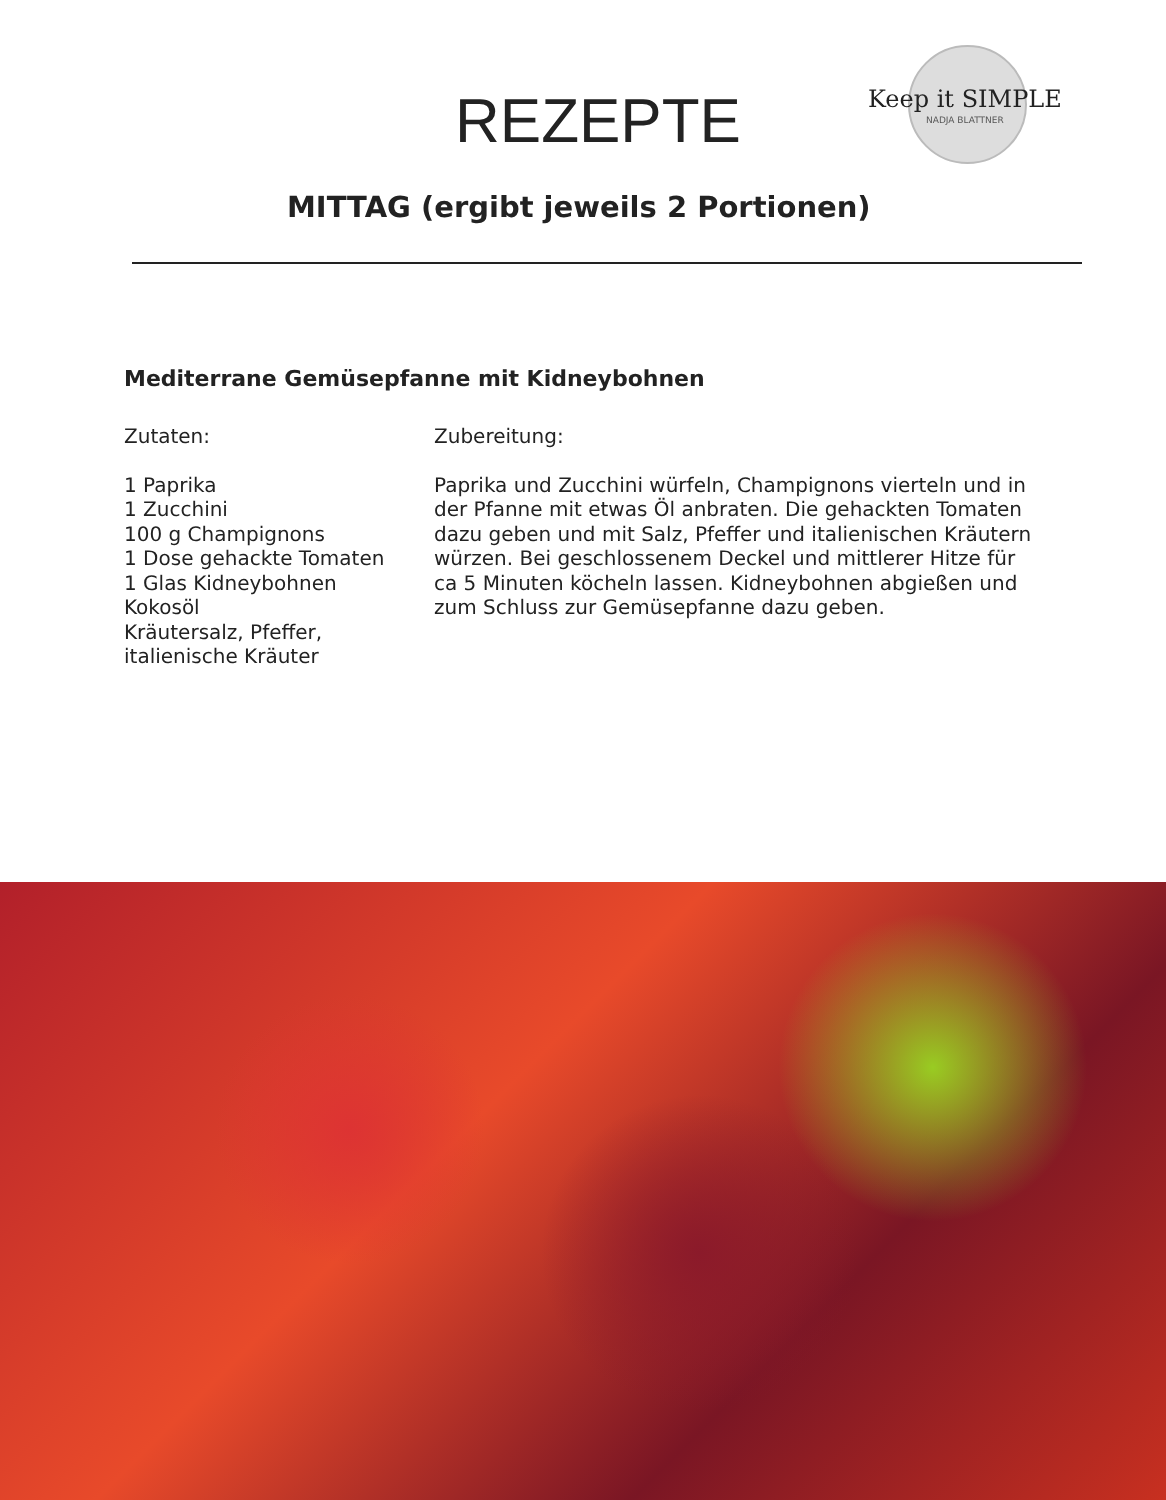REZEPTE
Keep it SIMPLE
NADJA BLATTNER
MITTAG (ergibt jeweils 2 Portionen)
Mediterrane Gemüsepfanne mit Kidneybohnen
Zutaten:
1 Paprika
1 Zucchini
100 g Champignons
1 Dose gehackte Tomaten
1 Glas Kidneybohnen
Kokosöl
Kräutersalz, Pfeffer, italienische Kräuter
Zubereitung:
Paprika und Zucchini würfeln, Champignons vierteln und in der Pfanne mit etwas Öl anbraten. Die gehackten Tomaten dazu geben und mit Salz, Pfeffer und italienischen Kräutern würzen. Bei geschlossenem Deckel und mittlerer Hitze für ca 5 Minuten köcheln lassen. Kidneybohnen abgießen und zum Schluss zur Gemüsepfanne dazu geben.